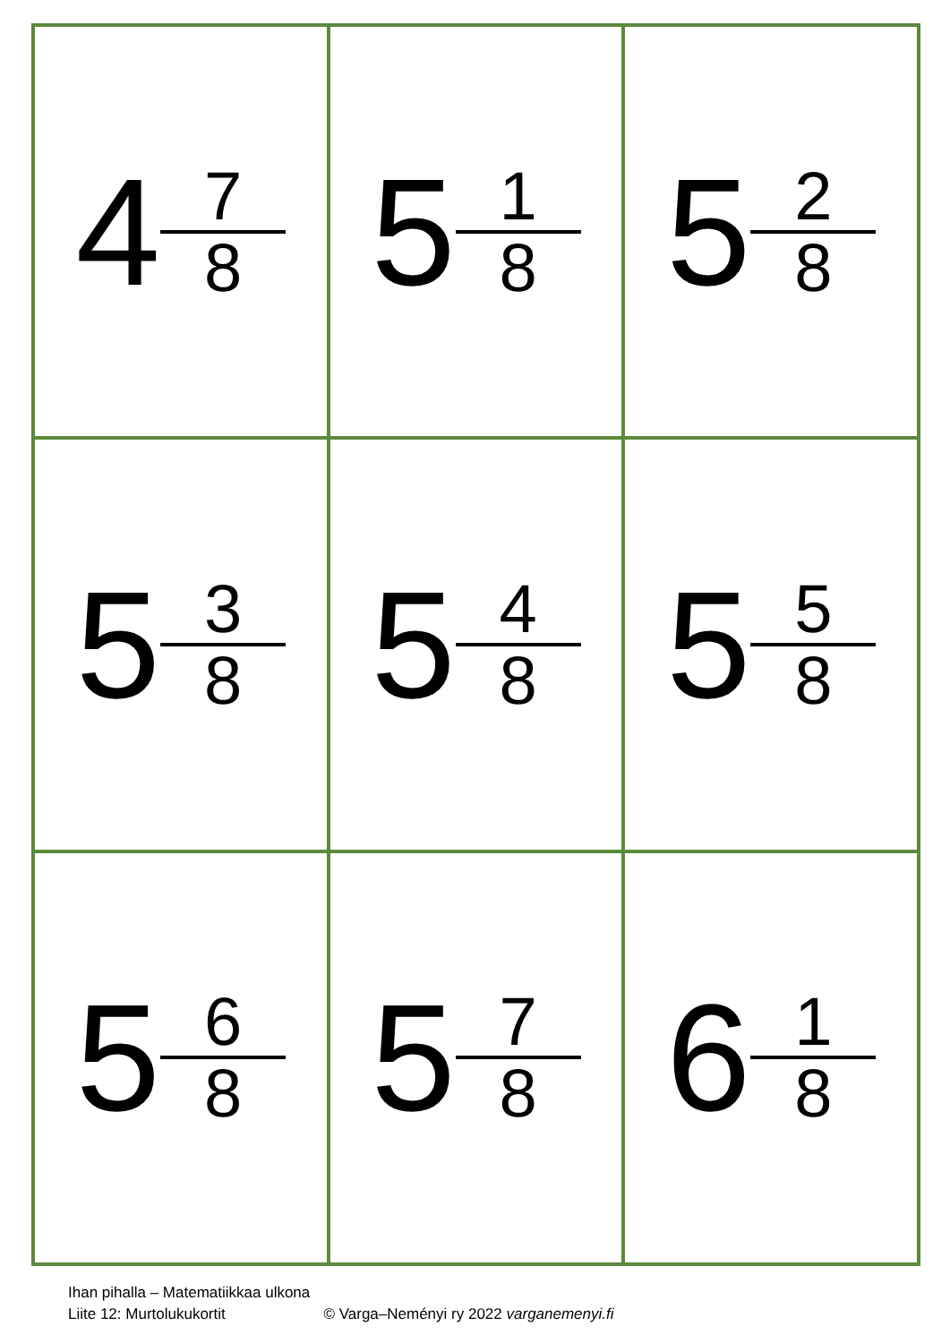| 4 7 8 | 5 1 8 | 5 2 8 |
| 5 3 8 | 5 4 8 | 5 5 8 |
| 5 6 8 | 5 7 8 | 6 1 8 |
Ihan pihalla – Matematiikkaa ulkona
Liite 12: Murtolukukortit © Varga–Neményi ry 2022 varganemenyi.fi